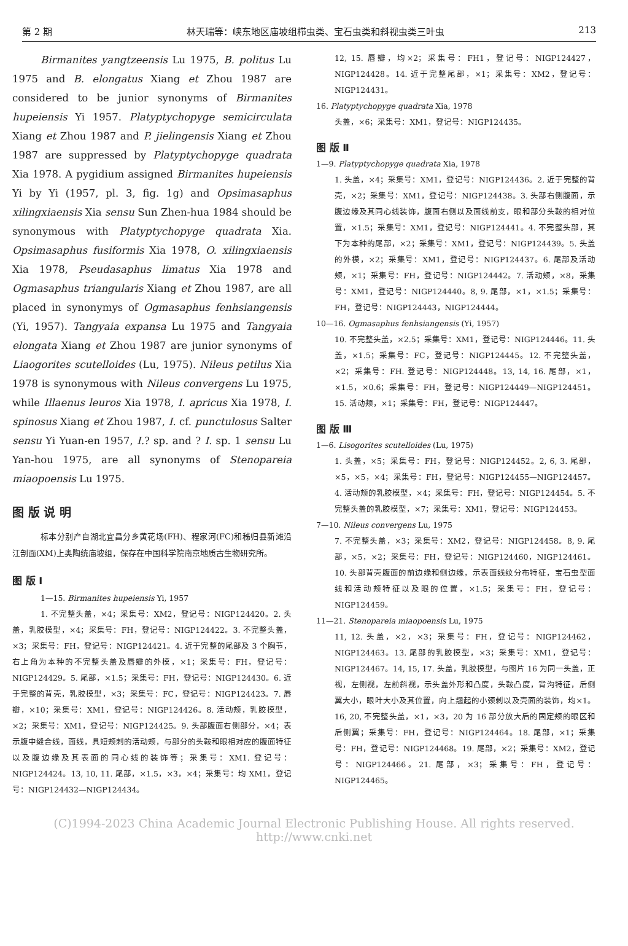第 2 期 林天瑞等：峡东地区庙坡组栉虫类、宝石虫类和斜视虫类三叶虫 213
Birmanites yangtzeensis Lu 1975, B. politus Lu 1975 and B. elongatus Xiang et Zhou 1987 are considered to be junior synonyms of Birmanites hupeiensis Yi 1957. Platyptychopyge semicirculata Xiang et Zhou 1987 and P. jielingensis Xiang et Zhou 1987 are suppressed by Platyptychopyge quadrata Xia 1978. A pygidium assigned Birmanites hupeiensis Yi by Yi (1957, pl. 3, fig. 1g) and Opsimasaphus xilingxiaensis Xia sensu Sun Zhen-hua 1984 should be synonymous with Platyptychopyge quadrata Xia. Opsimasaphus fusiformis Xia 1978, O. xilingxiaensis Xia 1978, Pseudasaphus limatus Xia 1978 and Ogmasaphus triangularis Xiang et Zhou 1987, are all placed in synonymys of Ogmasaphus fenhsiangensis (Yi, 1957). Tangyaia expansa Lu 1975 and Tangyaia elongata Xiang et Zhou 1987 are junior synonyms of Liaogorites scutelloides (Lu, 1975). Nileus petilus Xia 1978 is synonymous with Nileus convergens Lu 1975, while Illaenus leuros Xia 1978, I. apricus Xia 1978, I. spinosus Xiang et Zhou 1987, I. cf. punctulosus Salter sensu Yi Yuan-en 1957, I.? sp. and ? I. sp. 1 sensu Lu Yan-hou 1975, are all synonyms of Stenopareia miaopoensis Lu 1975.
图 版 说 明
标本分别产自湖北宜昌分乡黄花场(FH)、程家河(FC)和秭归县新滩沿江剖面(XM)上奥陶统庙坡组，保存在中国科学院南京地质古生物研究所。
图 版 Ⅰ
1—15. Birmanites hupeiensis Yi, 1957
1. 不完整头盖，×4；采集号：XM2，登记号：NIGP124420。2. 头盖，乳胶模型，×4；采集号：FH，登记号：NIGP124422。3. 不完整头盖，×3；采集号：FH，登记号：NIGP124421。4. 近于完整的尾部及 3 个胸节，右上角为本种的不完整头盖及唇瓣的外模，×1；采集号：FH，登记号：NIGP124429。5. 尾部，×1.5；采集号：FH，登记号：NIGP124430。6. 近于完整的背壳，乳胶模型，×3；采集号：FC，登记号：NIGP124423。7. 唇瓣，×10；采集号：XM1，登记号：NIGP124426。8. 活动颊，乳胶模型，×2；采集号：XM1，登记号：NIGP124425。9. 头部腹面右侧部分，×4；表示腹中缝合线，面线，具短颊刺的活动颊，与部分的头鞍和眼相对应的腹面特征以及腹边缘及其表面的同心线的装饰等；采集号：XM1. 登记号：NIGP124424。13, 10, 11. 尾部，×1.5，×3，×4；采集号：均 XM1，登记号：NIGP124432—NIGP124434。
12, 15. 唇瓣，均×2；采集号：FH1，登记号：NIGP124427，NIGP124428。14. 近于完整尾部，×1；采集号：XM2，登记号：NIGP124431。
16. Platyptychopyge quadrata Xia, 1978
头盖，×6；采集号：XM1，登记号：NIGP124435。
图 版 Ⅱ
1—9. Platyptychopyge quadrata Xia, 1978
1. 头盖，×4；采集号：XM1，登记号：NIGP124436。2. 近于完整的背壳，×2；采集号：XM1，登记号：NIGP124438。3. 头部右侧腹面，示腹边缘及其同心线装饰，腹面右侧以及面线前支，眼和部分头鞍的相对位置，×1.5；采集号：XM1，登记号：NIGP124441。4. 不完整头部，其下为本种的尾部，×2；采集号：XM1，登记号：NIGP124439。5. 头盖的外模，×2；采集号：XM1，登记号：NIGP124437。6. 尾部及活动颊，×1；采集号：FH，登记号：NIGP124442。7. 活动颊，×8，采集号：XM1，登记号：NIGP124440。8, 9. 尾部，×1，×1.5；采集号：FH，登记号：NIGP124443，NIGP124444。
10—16. Ogmasaphus fenhsiangensis (Yi, 1957)
10. 不完整头盖，×2.5；采集号：XM1，登记号：NIGP124446。11. 头盖，×1.5；采集号：FC，登记号：NIGP124445。12. 不完整头盖，×2；采集号：FH. 登记号：NIGP124448。13, 14, 16. 尾部，×1，×1.5，×0.6；采集号：FH，登记号：NIGP124449—NIGP124451。15. 活动颊，×1；采集号：FH，登记号：NIGP124447。
图 版 Ⅲ
1—6. Lisogorites scutelloides (Lu, 1975)
1. 头盖，×5；采集号：FH，登记号：NIGP124452。2, 6, 3. 尾部，×5，×5，×4；采集号：FH，登记号：NIGP124455—NIGP124457。4. 活动颊的乳胶模型，×4；采集号：FH，登记号：NIGP124454。5. 不完整头盖的乳胶模型，×7；采集号：XM1，登记号：NIGP124453。
7—10. Nileus convergens Lu, 1975
7. 不完整头盖，×3；采集号：XM2，登记号：NIGP124458。8, 9. 尾部，×5，×2；采集号：FH，登记号：NIGP124460，NIGP124461。10. 头部背壳腹面的前边缘和侧边缘，示表面线纹分布特征，宝石虫型面线和活动颊特征以及眼的位置，×1.5；采集号：FH，登记号：NIGP124459。
11—21. Stenopareia miaopoensis Lu, 1975
11, 12. 头盖，×2，×3；采集号：FH，登记号：NIGP124462，NIGP124463。13. 尾部的乳胶模型，×3；采集号：XM1，登记号：NIGP124467。14, 15, 17. 头盖，乳胶模型，与图片 16 为同一头盖，正视，左侧视，左前斜视，示头盖外形和凸度，头鞍凸度，背沟特征，后侧翼大小，眼叶大小及其位置，向上翘起的小颈刺以及壳面的装饰，均×1。16, 20, 不完整头盖，×1，×3，20 为 16 部分放大后的固定颊的眼区和后侧翼；采集号：FH，登记号：NIGP124464。18. 尾部，×1；采集号：FH，登记号：NIGP124468。19. 尾部，×2；采集号：XM2，登记号：NIGP124466。21. 尾部，×3；采集号：FH，登记号：NIGP124465。
(C)1994-2023 China Academic Journal Electronic Publishing House. All rights reserved. http://www.cnki.net